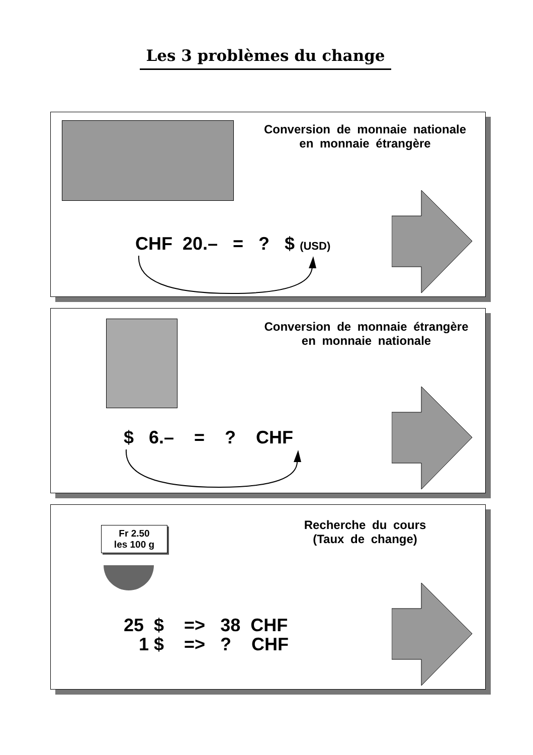Les 3 problèmes du change
Conversion de monnaie nationale
en monnaie étrangère
CHF 20.– = ? $ (USD)
Conversion de monnaie étrangère
en monnaie nationale
$ 6.– = ? CHF
Fr 2.50
les 100 g
Recherche du cours
(Taux de change)
25 $ => 38 CHF
1 $ => ? CHF